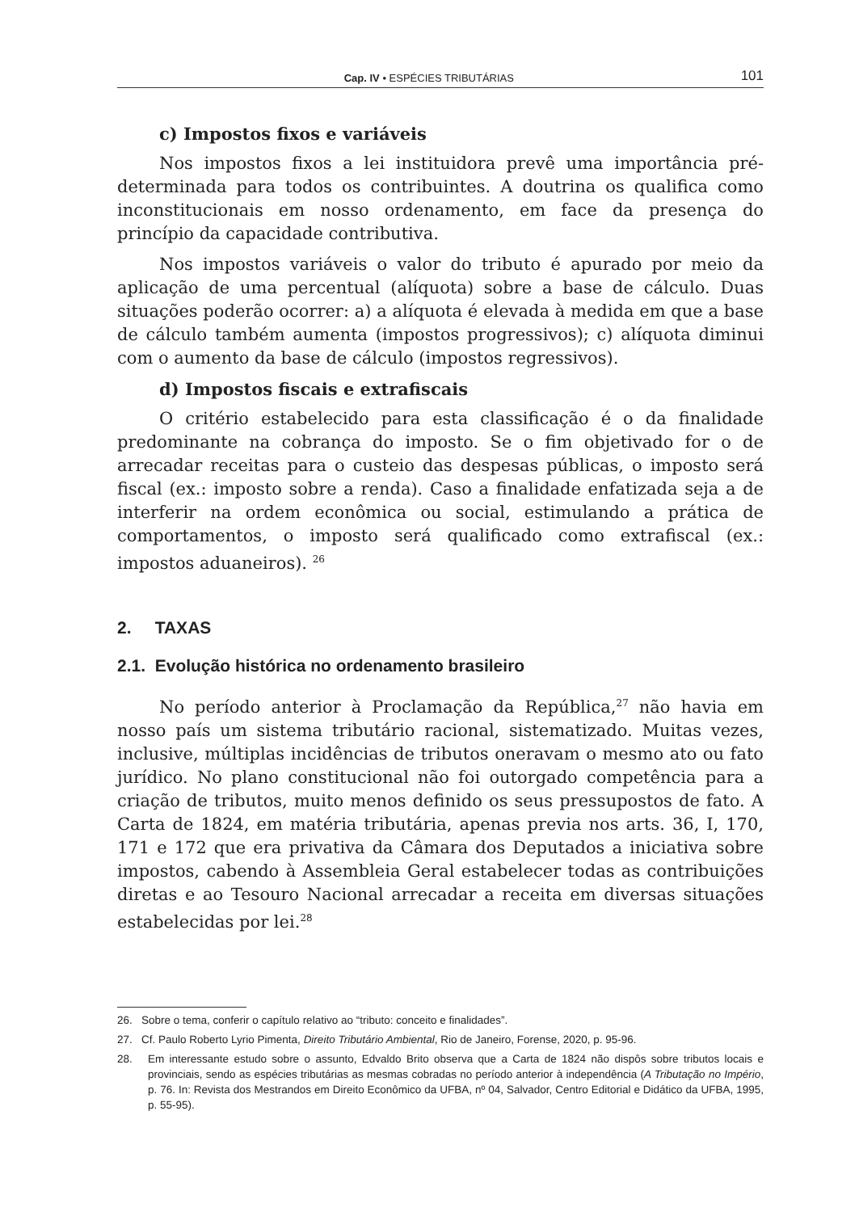Cap. IV • ESPÉCIES TRIBUTÁRIAS 101
c) Impostos fixos e variáveis
Nos impostos fixos a lei instituidora prevê uma importância pré-determinada para todos os contribuintes. A doutrina os qualifica como inconstitucionais em nosso ordenamento, em face da presença do princípio da capacidade contributiva.
Nos impostos variáveis o valor do tributo é apurado por meio da aplicação de uma percentual (alíquota) sobre a base de cálculo. Duas situações poderão ocorrer: a) a alíquota é elevada à medida em que a base de cálculo também aumenta (impostos progressivos); c) alíquota diminui com o aumento da base de cálculo (impostos regressivos).
d) Impostos fiscais e extrafiscais
O critério estabelecido para esta classificação é o da finalidade predominante na cobrança do imposto. Se o fim objetivado for o de arrecadar receitas para o custeio das despesas públicas, o imposto será fiscal (ex.: imposto sobre a renda). Caso a finalidade enfatizada seja a de interferir na ordem econômica ou social, estimulando a prática de comportamentos, o imposto será qualificado como extrafiscal (ex.: impostos aduaneiros). <sup>26</sup>
2. TAXAS
2.1. Evolução histórica no ordenamento brasileiro
No período anterior à Proclamação da República,<sup>27</sup> não havia em nosso país um sistema tributário racional, sistematizado. Muitas vezes, inclusive, múltiplas incidências de tributos oneravam o mesmo ato ou fato jurídico. No plano constitucional não foi outorgado competência para a criação de tributos, muito menos definido os seus pressupostos de fato. A Carta de 1824, em matéria tributária, apenas previa nos arts. 36, I, 170, 171 e 172 que era privativa da Câmara dos Deputados a iniciativa sobre impostos, cabendo à Assembleia Geral estabelecer todas as contribuições diretas e ao Tesouro Nacional arrecadar a receita em diversas situações estabelecidas por lei.<sup>28</sup>
26. Sobre o tema, conferir o capítulo relativo ao “tributo: conceito e finalidades”.
27. Cf. Paulo Roberto Lyrio Pimenta, Direito Tributário Ambiental, Rio de Janeiro, Forense, 2020, p. 95-96.
28. Em interessante estudo sobre o assunto, Edvaldo Brito observa que a Carta de 1824 não dispôs sobre tributos locais e provinciais, sendo as espécies tributárias as mesmas cobradas no período anterior à independência (A Tributação no Império, p. 76. In: Revista dos Mestrandos em Direito Econômico da UFBA, nº 04, Salvador, Centro Editorial e Didático da UFBA, 1995, p. 55-95).